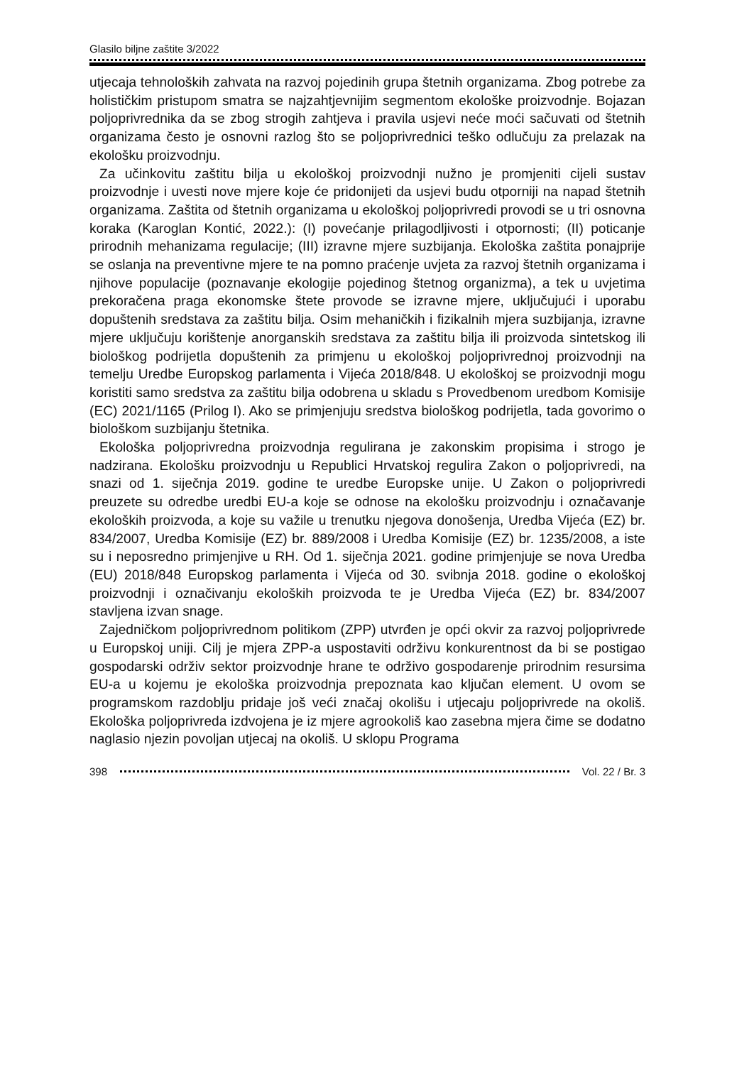Glasilo biljne zaštite 3/2022
utjecaja tehnoloških zahvata na razvoj pojedinih grupa štetnih organizama. Zbog potrebe za holističkim pristupom smatra se najzahtjevnijim segmentom ekološke proizvodnje. Bojazan poljoprivrednika da se zbog strogih zahtjeva i pravila usjevi neće moći sačuvati od štetnih organizama često je osnovni razlog što se poljoprivrednici teško odlučuju za prelazak na ekološku proizvodnju.
Za učinkovitu zaštitu bilja u ekološkoj proizvodnji nužno je promjeniti cijeli sustav proizvodnje i uvesti nove mjere koje će pridonijeti da usjevi budu otporniji na napad štetnih organizama. Zaštita od štetnih organizama u ekološkoj poljoprivredi provodi se u tri osnovna koraka (Karoglan Kontić, 2022.): (I) povećanje prilagodljivosti i otpornosti; (II) poticanje prirodnih mehanizama regulacije; (III) izravne mjere suzbijanja. Ekološka zaštita ponajprije se oslanja na preventivne mjere te na pomno praćenje uvjeta za razvoj štetnih organizama i njihove populacije (poznavanje ekologije pojedinog štetnog organizma), a tek u uvjetima prekoračena praga ekonomske štete provode se izravne mjere, uključujući i uporabu dopuštenih sredstava za zaštitu bilja. Osim mehaničkih i fizikalnih mjera suzbijanja, izravne mjere uključuju korištenje anorganskih sredstava za zaštitu bilja ili proizvoda sintetskog ili biološkog podrijetla dopuštenih za primjenu u ekološkoj poljoprivrednoj proizvodnji na temelju Uredbe Europskog parlamenta i Vijeća 2018/848. U ekološkoj se proizvodnji mogu koristiti samo sredstva za zaštitu bilja odobrena u skladu s Provedbenom uredbom Komisije (EC) 2021/1165 (Prilog I). Ako se primjenjuju sredstva biološkog podrijetla, tada govorimo o biološkom suzbijanju štetnika.
Ekološka poljoprivredna proizvodnja regulirana je zakonskim propisima i strogo je nadzirana. Ekološku proizvodnju u Republici Hrvatskoj regulira Zakon o poljoprivredi, na snazi od 1. siječnja 2019. godine te uredbe Europske unije. U Zakon o poljoprivredi preuzete su odredbe uredbi EU-a koje se odnose na ekološku proizvodnju i označavanje ekoloških proizvoda, a koje su važile u trenutku njegova donošenja, Uredba Vijeća (EZ) br. 834/2007, Uredba Komisije (EZ) br. 889/2008 i Uredba Komisije (EZ) br. 1235/2008, a iste su i neposredno primjenjive u RH. Od 1. siječnja 2021. godine primjenjuje se nova Uredba (EU) 2018/848 Europskog parlamenta i Vijeća od 30. svibnja 2018. godine o ekološkoj proizvodnji i označivanju ekoloških proizvoda te je Uredba Vijeća (EZ) br. 834/2007 stavljena izvan snage.
Zajedničkom poljoprivrednom politikom (ZPP) utvrđen je opći okvir za razvoj poljoprivrede u Europskoj uniji. Cilj je mjera ZPP-a uspostaviti održivu konkurentnost da bi se postigao gospodarski održiv sektor proizvodnje hrane te održivo gospodarenje prirodnim resursima EU-a u kojemu je ekološka proizvodnja prepoznata kao ključan element. U ovom se programskom razdoblju pridaje još veći značaj okolišu i utjecaju poljoprivrede na okoliš. Ekološka poljoprivreda izdvojena je iz mjere agrookoliš kao zasebna mjera čime se dodatno naglasio njezin povoljan utjecaj na okoliš. U sklopu Programa
398 Vol. 22 / Br. 3